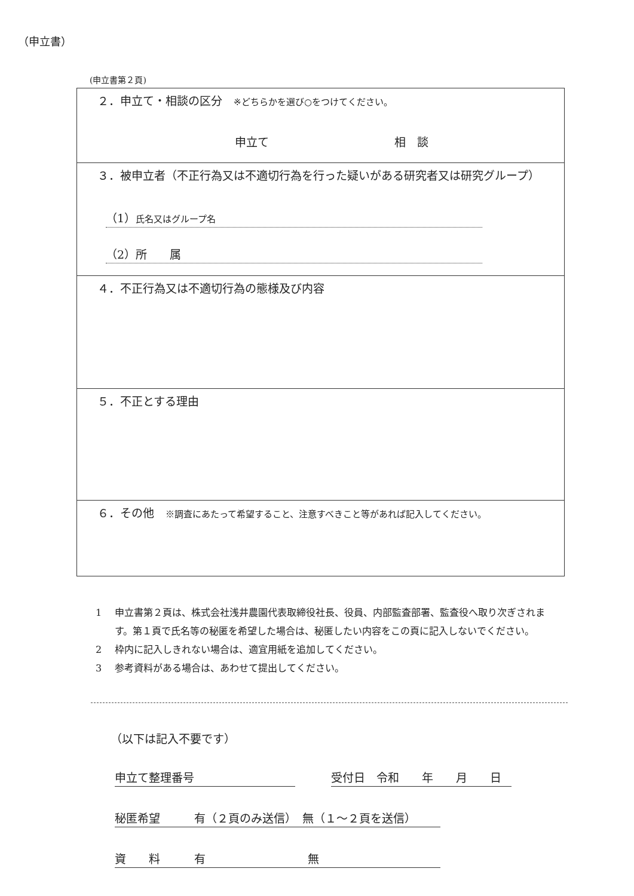（申立書）
(申立書第２頁)
| ２．申立て・相談の区分 ※どちらかを選び○をつけてください。 申立て 相 談 |
| ３．被申立者（不正行為又は不適切行為を行った疑いがある研究者又は研究グループ） （1） 氏名又はグループ名 （2）所 属 |
| ４．不正行為又は不適切行為の態様及び内容 |
| ５．不正とする理由 |
| ６．その他 ※調査にあたって希望すること、注意すべきこと等があれば記入してください。 |
1 申立書第２頁は、株式会社浅井農園代表取締役社長、役員、内部監査部署、監査役へ取り次ぎされます。第１頁で氏名等の秘匿を希望した場合は、秘匿したい内容をこの頁に記入しないでください。
2 枠内に記入しきれない場合は、適宜用紙を追加してください。
3 参考資料がある場合は、あわせて提出してください。
（以下は記入不要です）
申立て整理番号 受付日　令和　　年　　月　　日
秘匿希望　　　有（２頁のみ送信）　無（１～２頁を送信）
資　　料　　　有　　　　　　　　　無